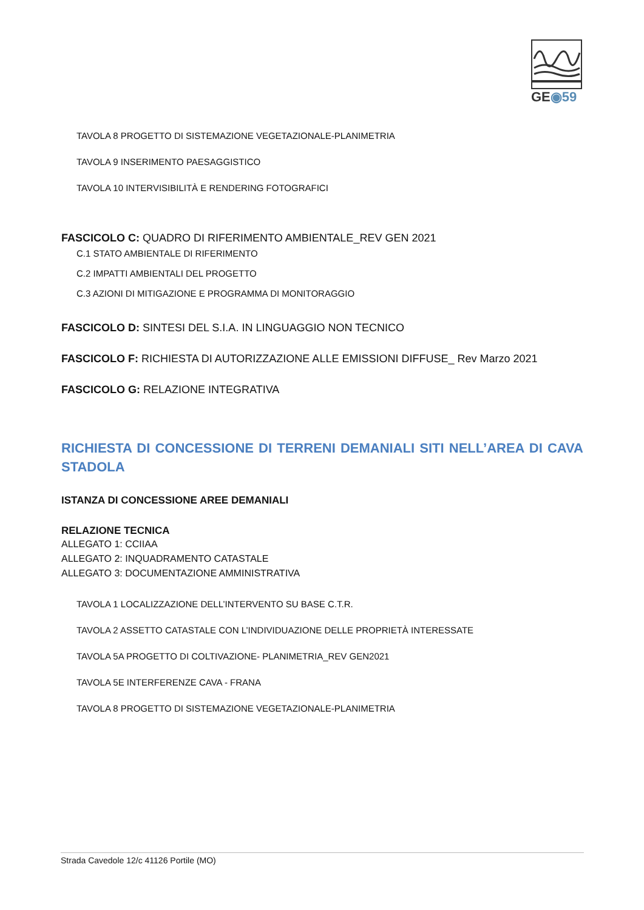GE◉59
TAVOLA 8 PROGETTO DI SISTEMAZIONE VEGETAZIONALE-PLANIMETRIA
TAVOLA 9 INSERIMENTO PAESAGGISTICO
TAVOLA 10 INTERVISIBILITÀ E RENDERING FOTOGRAFICI
FASCICOLO C: QUADRO DI RIFERIMENTO AMBIENTALE_REV GEN 2021
C.1 STATO AMBIENTALE DI RIFERIMENTO
C.2 IMPATTI AMBIENTALI DEL PROGETTO
C.3 AZIONI DI MITIGAZIONE E PROGRAMMA DI MONITORAGGIO
FASCICOLO D: SINTESI DEL S.I.A. IN LINGUAGGIO NON TECNICO
FASCICOLO F: RICHIESTA DI AUTORIZZAZIONE ALLE EMISSIONI DIFFUSE_ Rev Marzo 2021
FASCICOLO G: RELAZIONE INTEGRATIVA
RICHIESTA DI CONCESSIONE DI TERRENI DEMANIALI SITI NELL’AREA DI CAVA STADOLA
ISTANZA DI CONCESSIONE AREE DEMANIALI
RELAZIONE TECNICA
ALLEGATO 1: CCIIAA
ALLEGATO 2: INQUADRAMENTO CATASTALE
ALLEGATO 3: DOCUMENTAZIONE AMMINISTRATIVA
TAVOLA 1 LOCALIZZAZIONE DELL’INTERVENTO SU BASE C.T.R.
TAVOLA 2 ASSETTO CATASTALE CON L’INDIVIDUAZIONE DELLE PROPRIETÀ INTERESSATE
TAVOLA 5A PROGETTO DI COLTIVAZIONE- PLANIMETRIA_REV GEN2021
TAVOLA 5E INTERFERENZE CAVA - FRANA
TAVOLA 8 PROGETTO DI SISTEMAZIONE VEGETAZIONALE-PLANIMETRIA
Strada Cavedole 12/c 41126 Portile (MO)